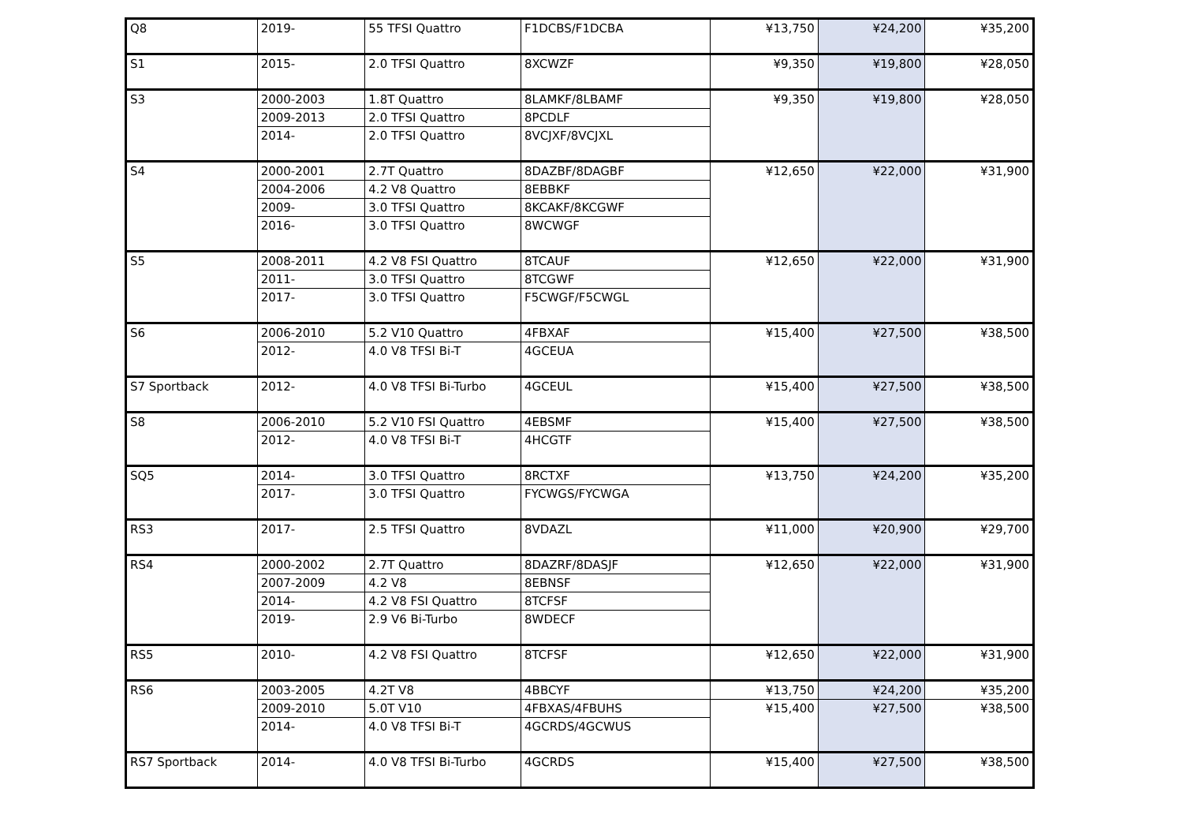| Q8 | 2019- | 55 TFSI Quattro | F1DCBS/F1DCBA | ¥13,750 | ¥24,200 | ¥35,200 |
| S1 | 2015- | 2.0 TFSI Quattro | 8XCWZF | ¥9,350 | ¥19,800 | ¥28,050 |
| S3 | 2000-2003 | 1.8T Quattro | 8LAMKF/8LBAMF | ¥9,350 | ¥19,800 | ¥28,050 |
| | 2009-2013 | 2.0 TFSI Quattro | 8PCDLF | | | |
| | 2014- | 2.0 TFSI Quattro | 8VCJXF/8VCJXL | | | |
| S4 | 2000-2001 | 2.7T Quattro | 8DAZBF/8DAGBF | ¥12,650 | ¥22,000 | ¥31,900 |
| | 2004-2006 | 4.2 V8 Quattro | 8EBBKF | | | |
| | 2009- | 3.0 TFSI Quattro | 8KCAKF/8KCGWF | | | |
| | 2016- | 3.0 TFSI Quattro | 8WCWGF | | | |
| S5 | 2008-2011 | 4.2 V8 FSI Quattro | 8TCAUF | ¥12,650 | ¥22,000 | ¥31,900 |
| | 2011- | 3.0 TFSI Quattro | 8TCGWF | | | |
| | 2017- | 3.0 TFSI Quattro | F5CWGF/F5CWGL | | | |
| S6 | 2006-2010 | 5.2 V10 Quattro | 4FBXAF | ¥15,400 | ¥27,500 | ¥38,500 |
| | 2012- | 4.0 V8 TFSI Bi-T | 4GCEUA | | | |
| S7 Sportback | 2012- | 4.0 V8 TFSI Bi-Turbo | 4GCEUL | ¥15,400 | ¥27,500 | ¥38,500 |
| S8 | 2006-2010 | 5.2 V10 FSI Quattro | 4EBSMF | ¥15,400 | ¥27,500 | ¥38,500 |
| | 2012- | 4.0 V8 TFSI Bi-T | 4HCGTF | | | |
| SQ5 | 2014- | 3.0 TFSI Quattro | 8RCTXF | ¥13,750 | ¥24,200 | ¥35,200 |
| | 2017- | 3.0 TFSI Quattro | FYCWGS/FYCWGA | | | |
| RS3 | 2017- | 2.5 TFSI Quattro | 8VDAZL | ¥11,000 | ¥20,900 | ¥29,700 |
| RS4 | 2000-2002 | 2.7T Quattro | 8DAZRF/8DASJF | ¥12,650 | ¥22,000 | ¥31,900 |
| | 2007-2009 | 4.2 V8 | 8EBNSF | | | |
| | 2014- | 4.2 V8 FSI Quattro | 8TCFSF | | | |
| | 2019- | 2.9 V6 Bi-Turbo | 8WDECF | | | |
| RS5 | 2010- | 4.2 V8 FSI Quattro | 8TCFSF | ¥12,650 | ¥22,000 | ¥31,900 |
| RS6 | 2003-2005 | 4.2T V8 | 4BBCYF | ¥13,750 | ¥24,200 | ¥35,200 |
| | 2009-2010 | 5.0T V10 | 4FBXAS/4FBUHS | ¥15,400 | ¥27,500 | ¥38,500 |
| | 2014- | 4.0 V8 TFSI Bi-T | 4GCRDS/4GCWUS | | | |
| RS7 Sportback | 2014- | 4.0 V8 TFSI Bi-Turbo | 4GCRDS | ¥15,400 | ¥27,500 | ¥38,500 |